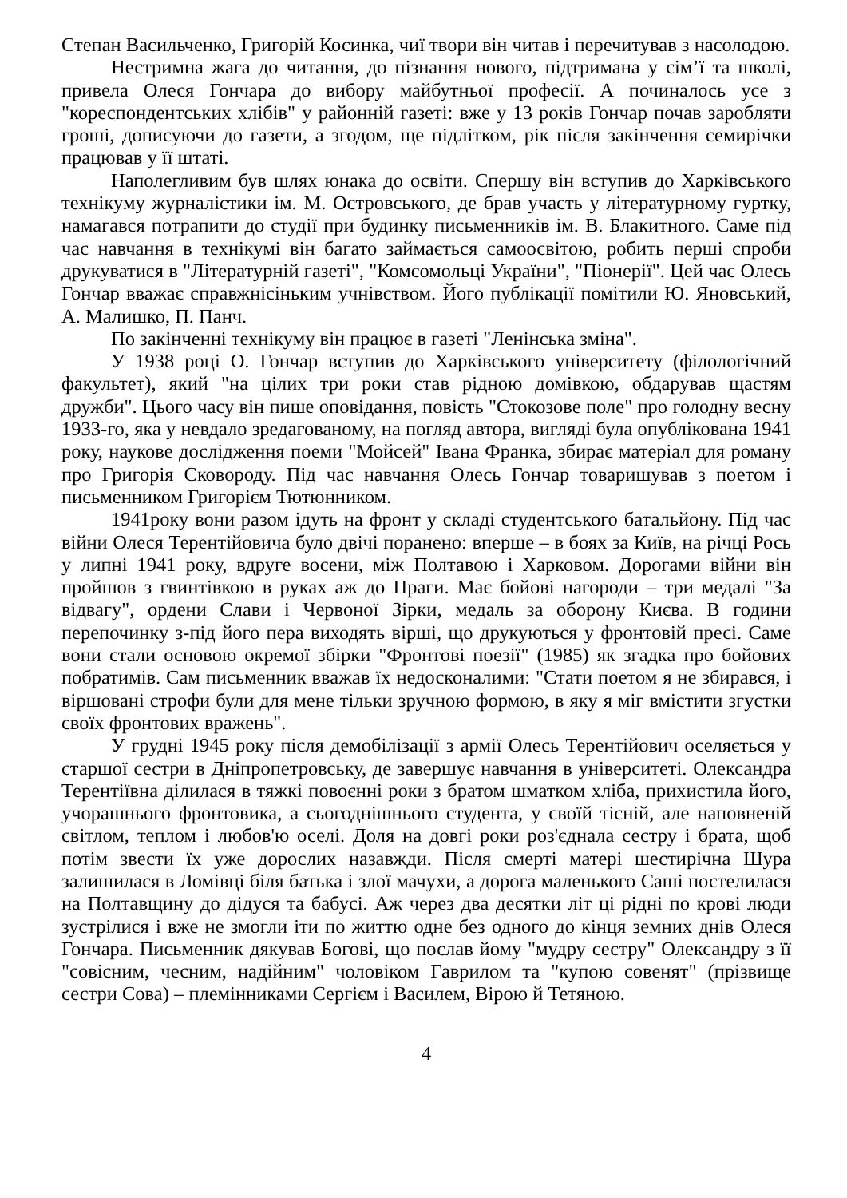Степан Васильченко, Григорій Косинка, чиї твори він читав і перечитував з насолодою.
Нестримна жага до читання, до пізнання нового, підтримана у сім’ї та школі, привела Олеся Гончара до вибору майбутньої професії. А починалось усе з "кореспондентських хлібів" у районній газеті: вже у 13 років Гончар почав заробляти гроші, дописуючи до газети, а згодом, ще підлітком, рік після закінчення семирічки працював у її штаті.
Наполегливим був шлях юнака до освіти. Спершу він вступив до Харківського технікуму журналістики ім. М. Островського, де брав участь у літературному гуртку, намагався потрапити до студії при будинку письменників ім. В. Блакитного. Саме під час навчання в технікумі він багато займається самоосвітою, робить перші спроби друкуватися в "Літературній газеті", "Комсомольці України", "Піонерії". Цей час Олесь Гончар вважає справжнісіньким учнівством. Його публікації помітили Ю. Яновський, А. Малишко, П. Панч.
По закінченні технікуму він працює в газеті "Ленінська зміна".
У 1938 році О. Гончар вступив до Харківського університету (філологічний факультет), який "на цілих три роки став рідною домівкою, обдарував щастям дружби". Цього часу він пише оповідання, повість "Стокозове поле" про голодну весну 1933-го, яка у невдало зредагованому, на погляд автора, вигляді була опублікована 1941 року, наукове дослідження поеми "Мойсей" Івана Франка, збирає матеріал для роману про Григорія Сковороду. Під час навчання Олесь Гончар товаришував з поетом і письменником Григорієм Тютюнником.
1941року вони разом ідуть на фронт у складі студентського батальйону. Під час війни Олеся Терентійовича було двічі поранено: вперше – в боях за Київ, на річці Рось у липні 1941 року, вдруге восени, між Полтавою і Харковом. Дорогами війни він пройшов з гвинтівкою в руках аж до Праги. Має бойові нагороди – три медалі "За відвагу", ордени Слави і Червоної Зірки, медаль за оборону Києва. В години перепочинку з-під його пера виходять вірші, що друкуються у фронтовій пресі. Саме вони стали основою окремої збірки "Фронтові поезії" (1985) як згадка про бойових побратимів. Сам письменник вважав їх недосконалими: "Стати поетом я не збирався, і віршовані строфи були для мене тільки зручною формою, в яку я міг вмістити згустки своїх фронтових вражень".
У грудні 1945 року після демобілізації з армії Олесь Терентійович оселяється у старшої сестри в Дніпропетровську, де завершує навчання в університеті. Олександра Терентіївна ділилася в тяжкі повоєнні роки з братом шматком хліба, прихистила його, учорашнього фронтовика, а сьогоднішнього студента, у своїй тісній, але наповненій світлом, теплом і любов'ю оселі. Доля на довгі роки роз'єднала сестру і брата, щоб потім звести їх уже дорослих назавжди. Після смерті матері шестирічна Шура залишилася в Ломівці біля батька і злої мачухи, а дорога маленького Саші постелилася на Полтавщину до дідуся та бабусі. Аж через два десятки літ ці рідні по крові люди зустрілися і вже не змогли іти по життю одне без одного до кінця земних днів Олеся Гончара. Письменник дякував Богові, що послав йому "мудру сестру" Олександру з її "совісним, чесним, надійним" чоловіком Гаврилом та "купою совенят" (прізвище сестри Сова) – племінниками Сергієм і Василем, Вірою й Тетяною.
4